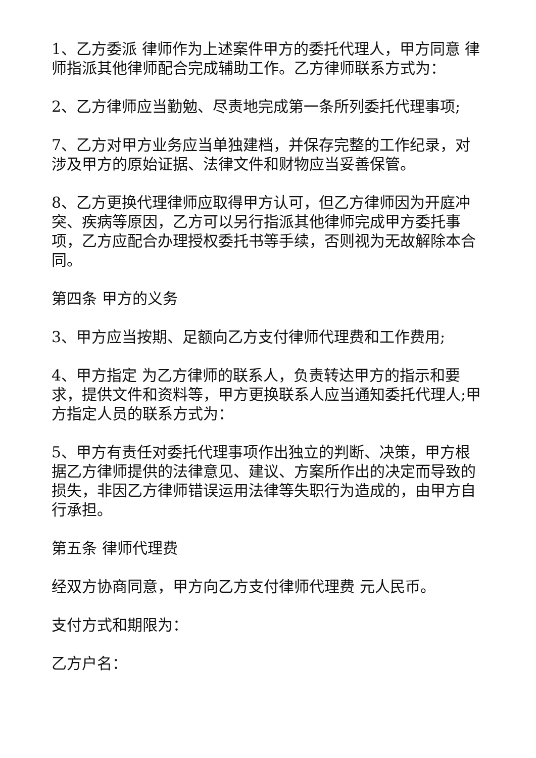1、乙方委派 律师作为上述案件甲方的委托代理人，甲方同意 律师指派其他律师配合完成辅助工作。乙方律师联系方式为：
2、乙方律师应当勤勉、尽责地完成第一条所列委托代理事项;
7、乙方对甲方业务应当单独建档，并保存完整的工作纪录，对涉及甲方的原始证据、法律文件和财物应当妥善保管。
8、乙方更换代理律师应取得甲方认可，但乙方律师因为开庭冲突、疾病等原因，乙方可以另行指派其他律师完成甲方委托事项，乙方应配合办理授权委托书等手续，否则视为无故解除本合同。
第四条 甲方的义务
3、甲方应当按期、足额向乙方支付律师代理费和工作费用;
4、甲方指定 为乙方律师的联系人，负责转达甲方的指示和要求，提供文件和资料等，甲方更换联系人应当通知委托代理人;甲方指定人员的联系方式为：
5、甲方有责任对委托代理事项作出独立的判断、决策，甲方根据乙方律师提供的法律意见、建议、方案所作出的决定而导致的损失，非因乙方律师错误运用法律等失职行为造成的，由甲方自行承担。
第五条 律师代理费
经双方协商同意，甲方向乙方支付律师代理费 元人民币。
支付方式和期限为：
乙方户名：